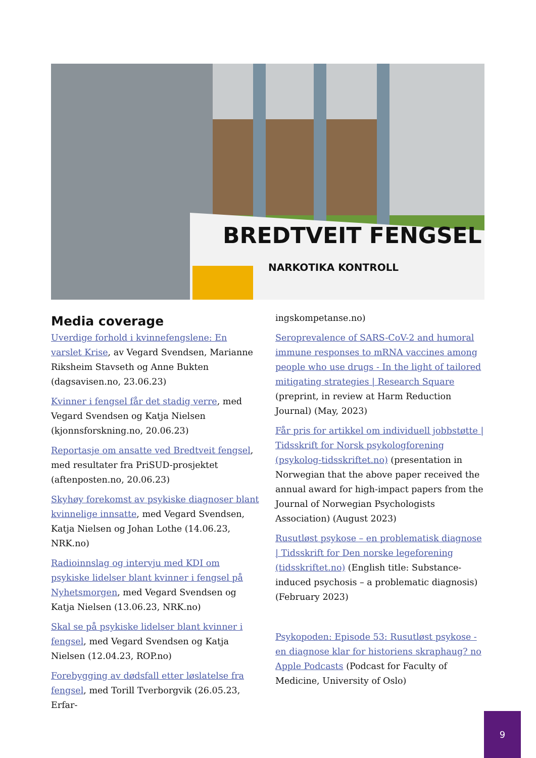BREDTVEIT FENGSEL
NARKOTIKA KONTROLL
Media coverage
Uverdige forhold i kvinnefengslene: En varslet Krise, av Vegard Svendsen, Marianne Riksheim Stavseth og Anne Bukten (dagsavisen.no, 23.06.23)
Kvinner i fengsel får det stadig verre, med Vegard Svendsen og Katja Nielsen (kjonnsforskning.no, 20.06.23)
Reportasje om ansatte ved Bredtveit fengsel, med resultater fra PriSUD-prosjektet (aftenposten.no, 20.06.23)
Skyhøy forekomst av psykiske diagnoser blant kvinnelige innsatte, med Vegard Svendsen, Katja Nielsen og Johan Lothe (14.06.23, NRK.no)
Radioinnslag og intervju med KDI om psykiske lidelser blant kvinner i fengsel på Nyhetsmorgen, med Vegard Svendsen og Katja Nielsen (13.06.23, NRK.no)
Skal se på psykiske lidelser blant kvinner i fengsel, med Vegard Svendsen og Katja Nielsen (12.04.23, ROP.no)
Forebygging av dødsfall etter løslatelse fra fengsel, med Torill Tverborgvik (26.05.23, Erfar-
ingskompetanse.no)
Seroprevalence of SARS-CoV-2 and humoral immune responses to mRNA vaccines among people who use drugs - In the light of tailored mitigating strategies | Research Square (preprint, in review at Harm Reduction Journal) (May, 2023)
Får pris for artikkel om individuell jobbstøtte | Tidsskrift for Norsk psykologforening (psykolog-tidsskriftet.no) (presentation in Norwegian that the above paper received the annual award for high-impact papers from the Journal of Norwegian Psychologists Association) (August 2023)
Rusutløst psykose – en problematisk diagnose | Tidsskrift for Den norske legeforening (tidsskriftet.no) (English title: Substance-induced psychosis – a problematic diagnosis) (February 2023)
Psykopoden: Episode 53: Rusutløst psykose - en diagnose klar for historiens skraphaug? no Apple Podcasts (Podcast for Faculty of Medicine, University of Oslo)
9